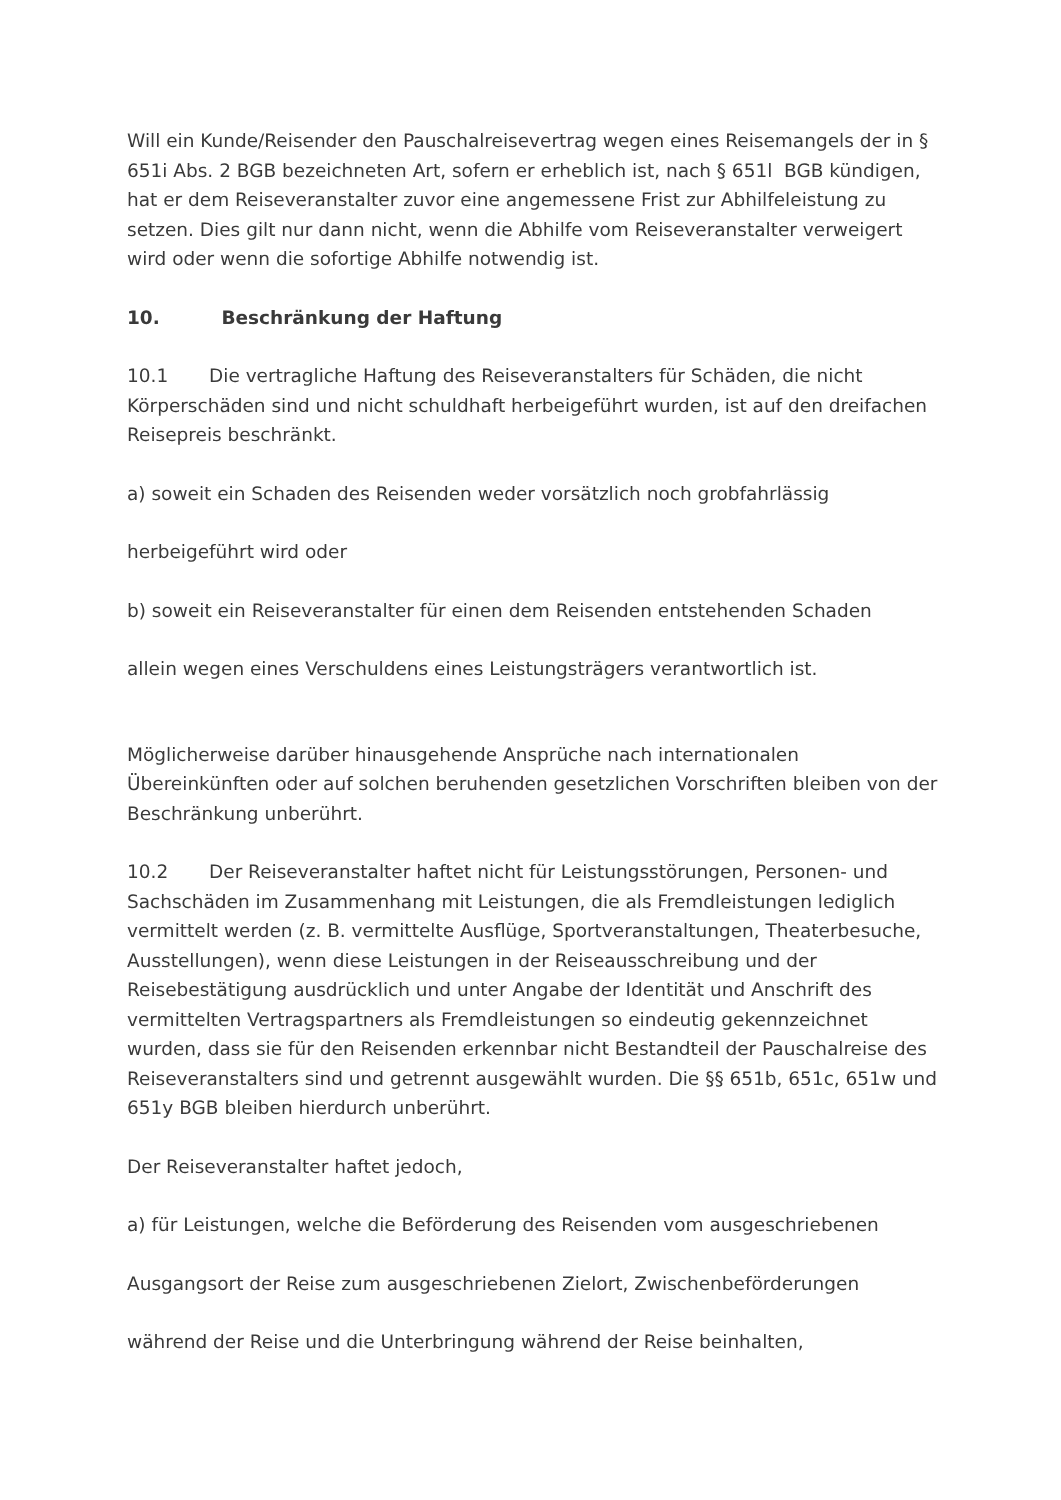Will ein Kunde/Reisender den Pauschalreisevertrag wegen eines Reisemangels der in § 651i Abs. 2 BGB bezeichneten Art, sofern er erheblich ist, nach § 651l BGB kündigen, hat er dem Reiseveranstalter zuvor eine angemessene Frist zur Abhilfeleistung zu setzen. Dies gilt nur dann nicht, wenn die Abhilfe vom Reiseveranstalter verweigert wird oder wenn die sofortige Abhilfe notwendig ist.
10. Beschränkung der Haftung
10.1 Die vertragliche Haftung des Reiseveranstalters für Schäden, die nicht Körperschäden sind und nicht schuldhaft herbeigeführt wurden, ist auf den dreifachen Reisepreis beschränkt.
a) soweit ein Schaden des Reisenden weder vorsätzlich noch grobfahrlässig
herbeigeführt wird oder
b) soweit ein Reiseveranstalter für einen dem Reisenden entstehenden Schaden
allein wegen eines Verschuldens eines Leistungsträgers verantwortlich ist.
Möglicherweise darüber hinausgehende Ansprüche nach internationalen Übereinkünften oder auf solchen beruhenden gesetzlichen Vorschriften bleiben von der Beschränkung unberührt.
10.2 Der Reiseveranstalter haftet nicht für Leistungsstörungen, Personen- und Sachschäden im Zusammenhang mit Leistungen, die als Fremdleistungen lediglich vermittelt werden (z. B. vermittelte Ausflüge, Sportveranstaltungen, Theaterbesuche, Ausstellungen), wenn diese Leistungen in der Reiseausschreibung und der Reisebestätigung ausdrücklich und unter Angabe der Identität und Anschrift des vermittelten Vertragspartners als Fremdleistungen so eindeutig gekennzeichnet wurden, dass sie für den Reisenden erkennbar nicht Bestandteil der Pauschalreise des Reiseveranstalters sind und getrennt ausgewählt wurden. Die §§ 651b, 651c, 651w und 651y BGB bleiben hierdurch unberührt.
Der Reiseveranstalter haftet jedoch,
a) für Leistungen, welche die Beförderung des Reisenden vom ausgeschriebenen
Ausgangsort der Reise zum ausgeschriebenen Zielort, Zwischenbeförderungen
während der Reise und die Unterbringung während der Reise beinhalten,